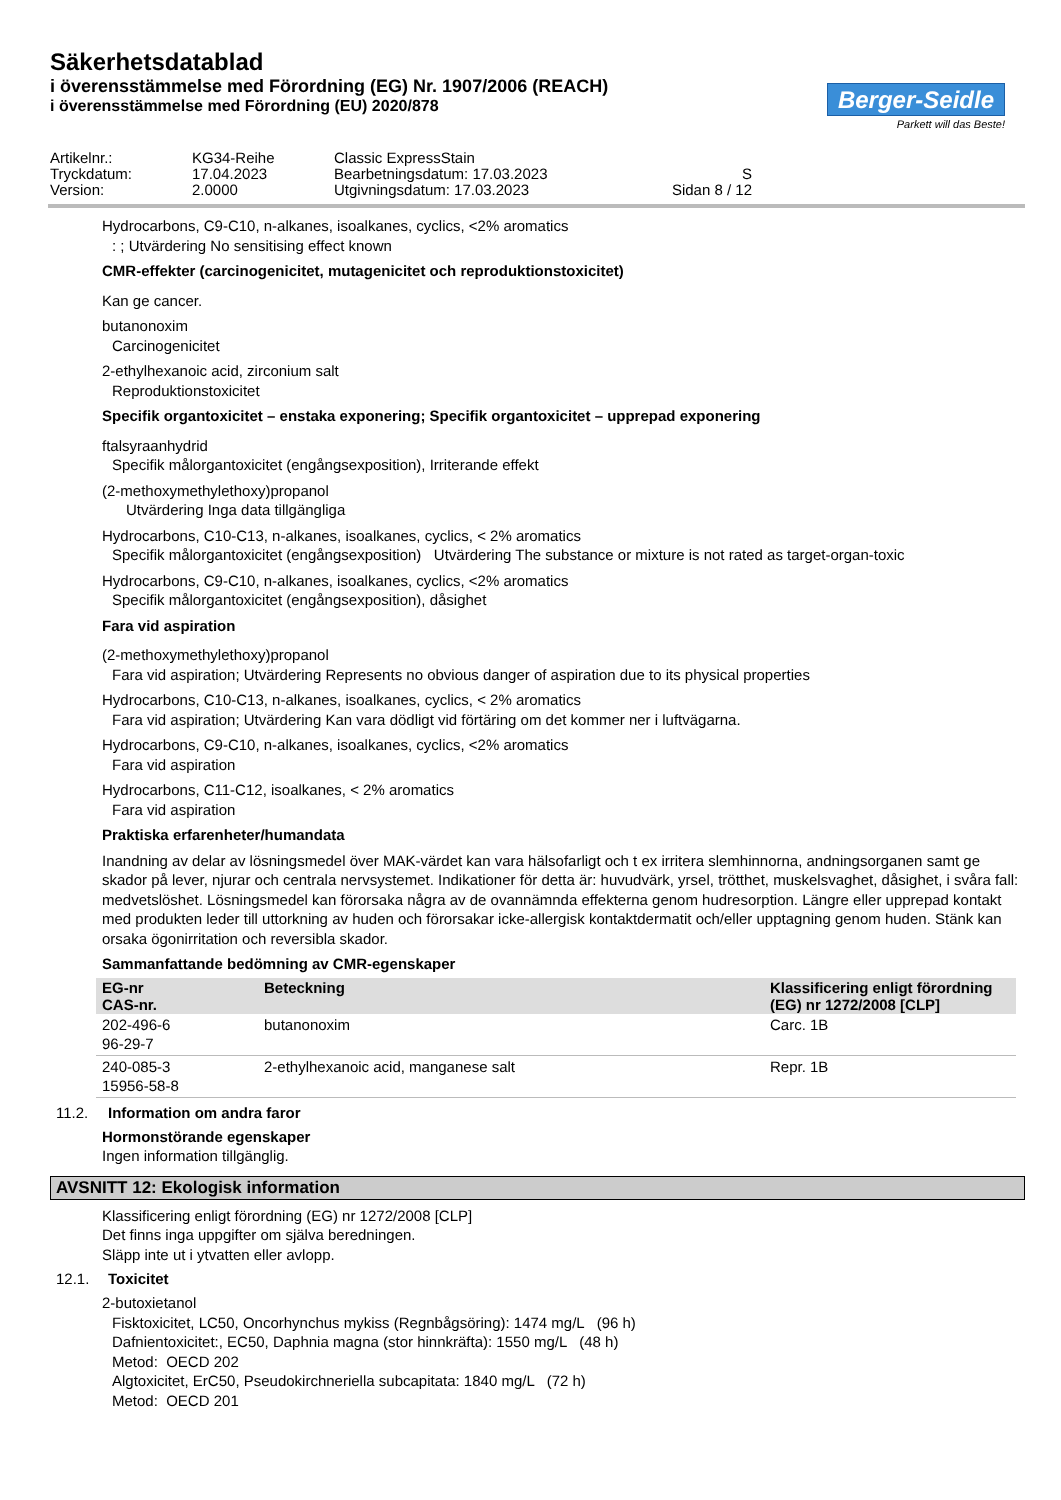Säkerhetsdatablad
i överensstämmelse med Förordning (EG) Nr. 1907/2006 (REACH)
i överensstämmelse med Förordning (EU) 2020/878
Berger-Seidle
Parkett will das Beste!
Artikelnr.:
KG34-Reihe
Classic ExpressStain
Tryckdatum:
17.04.2023
Bearbetningsdatum: 17.03.2023
S
Version:
2.0000
Utgivningsdatum: 17.03.2023
Sidan 8 / 12
Hydrocarbons, C9-C10, n-alkanes, isoalkanes, cyclics, <2% aromatics
: ; Utvärdering No sensitising effect known
CMR-effekter (carcinogenicitet, mutagenicitet och reproduktionstoxicitet)
Kan ge cancer.
butanonoxim
Carcinogenicitet
2-ethylhexanoic acid, zirconium salt
Reproduktionstoxicitet
Specifik organtoxicitet – enstaka exponering; Specifik organtoxicitet – upprepad exponering
ftalsyraanhydrid
Specifik målorgantoxicitet (engångsexposition), Irriterande effekt
(2-methoxymethylethoxy)propanol
Utvärdering Inga data tillgängliga
Hydrocarbons, C10-C13, n-alkanes, isoalkanes, cyclics, < 2% aromatics
Specifik målorgantoxicitet (engångsexposition) Utvärdering The substance or mixture is not rated as target-organ-toxic
Hydrocarbons, C9-C10, n-alkanes, isoalkanes, cyclics, <2% aromatics
Specifik målorgantoxicitet (engångsexposition), dåsighet
Fara vid aspiration
(2-methoxymethylethoxy)propanol
Fara vid aspiration; Utvärdering Represents no obvious danger of aspiration due to its physical properties
Hydrocarbons, C10-C13, n-alkanes, isoalkanes, cyclics, < 2% aromatics
Fara vid aspiration; Utvärdering Kan vara dödligt vid förtäring om det kommer ner i luftvägarna.
Hydrocarbons, C9-C10, n-alkanes, isoalkanes, cyclics, <2% aromatics
Fara vid aspiration
Hydrocarbons, C11-C12, isoalkanes, < 2% aromatics
Fara vid aspiration
Praktiska erfarenheter/humandata
Inandning av delar av lösningsmedel över MAK-värdet kan vara hälsofarligt och t ex irritera slemhinnorna, andningsorganen samt ge skador på lever, njurar och centrala nervsystemet. Indikationer för detta är: huvudvärk, yrsel, trötthet, muskelsvaghet, dåsighet, i svåra fall: medvetslöshet. Lösningsmedel kan förorsaka några av de ovannämnda effekterna genom hudresorption. Längre eller upprepad kontakt med produkten leder till uttorkning av huden och förorsakar icke-allergisk kontaktdermatit och/eller upptagning genom huden. Stänk kan orsaka ögonirritation och reversibla skador.
Sammanfattande bedömning av CMR-egenskaper
| EG-nr CAS-nr. | Beteckning | Klassificering enligt förordning (EG) nr 1272/2008 [CLP] |
| --- | --- | --- |
| 202-496-6 96-29-7 | butanonoxim | Carc. 1B |
| 240-085-3 15956-58-8 | 2-ethylhexanoic acid, manganese salt | Repr. 1B |
11.2. Information om andra faror
Hormonstörande egenskaper
Ingen information tillgänglig.
AVSNITT 12: Ekologisk information
Klassificering enligt förordning (EG) nr 1272/2008 [CLP]
Det finns inga uppgifter om själva beredningen.
Släpp inte ut i ytvatten eller avlopp.
12.1. Toxicitet
2-butoxietanol
Fisktoxicitet, LC50, Oncorhynchus mykiss (Regnbågsöring): 1474 mg/L (96 h)
Dafnientoxicitet:, EC50, Daphnia magna (stor hinnkräfta): 1550 mg/L (48 h)
Metod: OECD 202
Algtoxicitet, ErC50, Pseudokirchneriella subcapitata: 1840 mg/L (72 h)
Metod: OECD 201